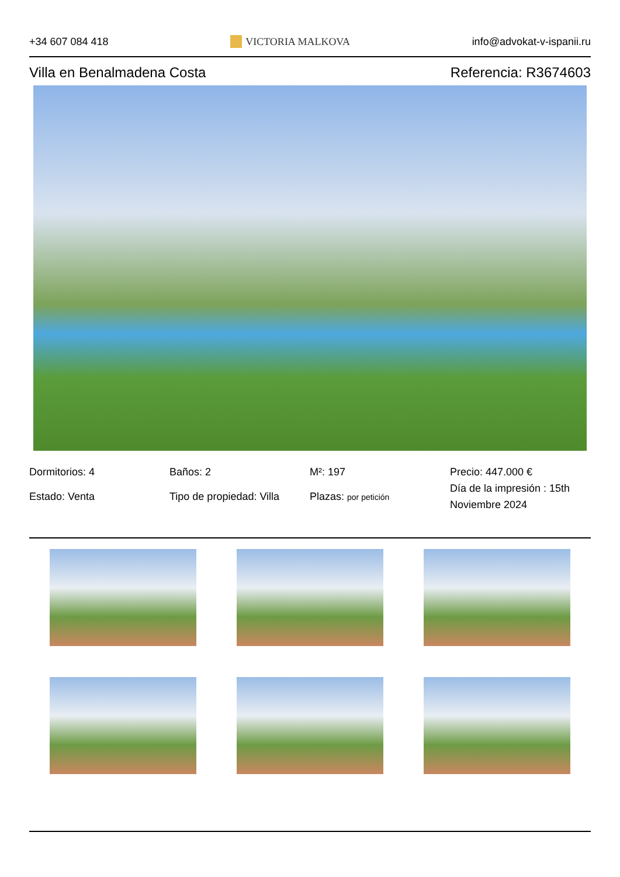+34 607 084 418 VICTORIA MALKOVA info@advokat-v-ispanii.ru
Villa en Benalmadena Costa Referencia: R3674603
Dormitorios: 4
Estado: Venta
Baños: 2
Tipo de propiedad: Villa
M²: 197
Plazas: por petición
Precio: 447.000 €
Día de la impresión : 15th Noviembre 2024